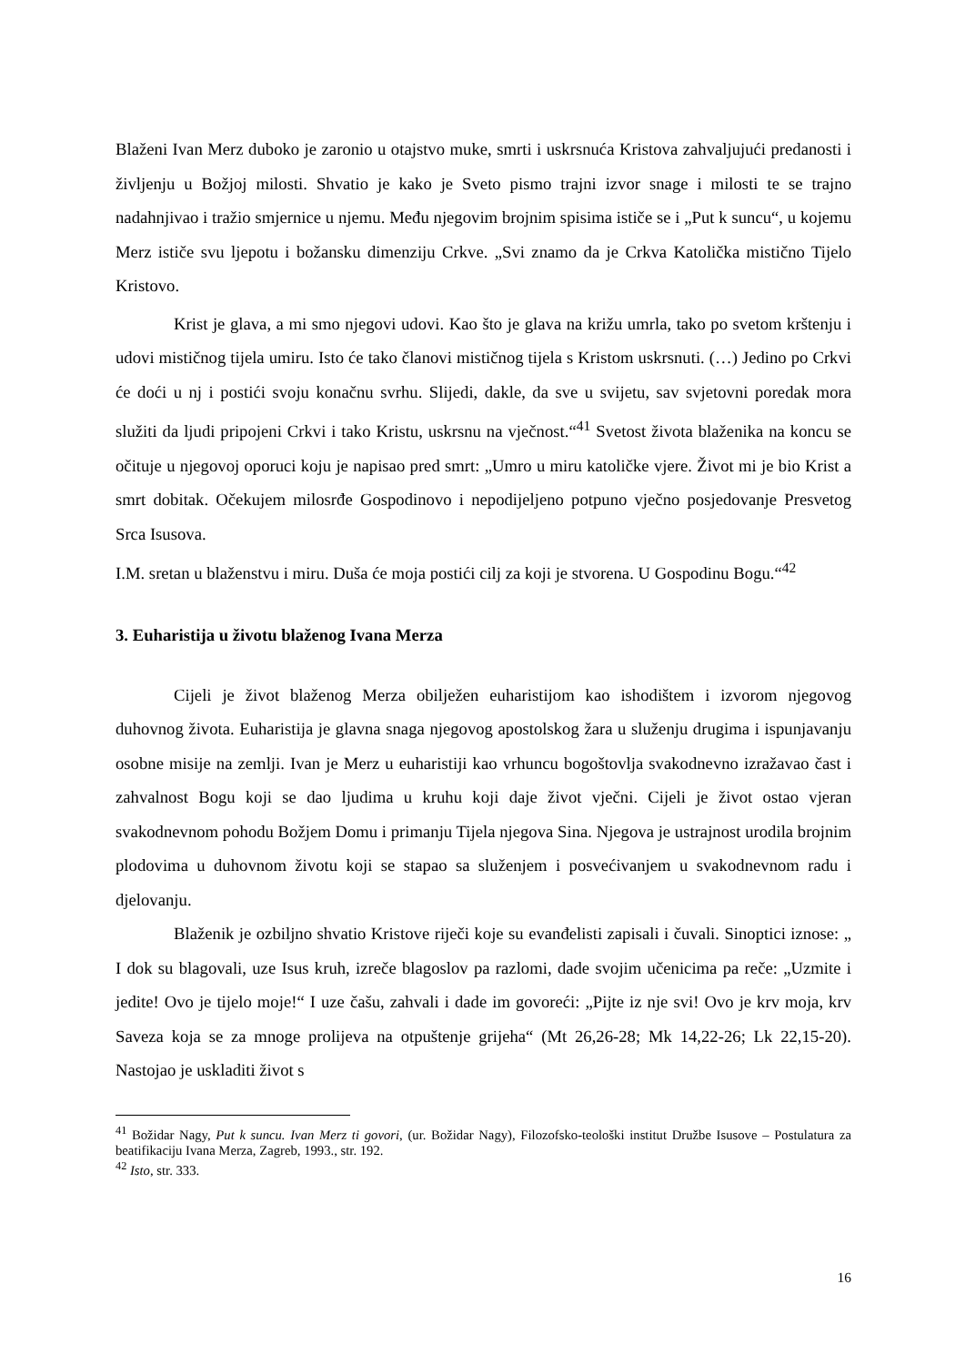Blaženi Ivan Merz duboko je zaronio u otajstvo muke, smrti i uskrsnuća Kristova zahvaljujući predanosti i življenju u Božjoj milosti. Shvatio je kako je Sveto pismo trajni izvor snage i milosti te se trajno nadahnjivao i tražio smjernice u njemu. Među njegovim brojnim spisima ističe se i „Put k suncu“, u kojemu Merz ističe svu ljepotu i božansku dimenziju Crkve. „Svi znamo da je Crkva Katolička mistično Tijelo Kristovo.
Krist je glava, a mi smo njegovi udovi. Kao što je glava na križu umrla, tako po svetom krštenju i udovi mističnog tijela umiru. Isto će tako članovi mističnog tijela s Kristom uskrsnuti. (…) Jedino po Crkvi će doći u nj i postići svoju konačnu svrhu. Slijedi, dakle, da sve u svijetu, sav svjetovni poredak mora služiti da ljudi pripojeni Crkvi i tako Kristu, uskrsnu na vječnost.“<sup>41</sup> Svetost života blaženika na koncu se očituje u njegovoj oporuci koju je napisao pred smrt: „Umro u miru katoličke vjere. Život mi je bio Krist a smrt dobitak. Očekujem milosrđe Gospodinovo i nepodijeljeno potpuno vječno posjedovanje Presvetog Srca Isusova.
I.M. sretan u blaženstvu i miru. Duša će moja postići cilj za koji je stvorena. U Gospodinu Bogu.“<sup>42</sup>
3. Euharistija u životu blaženog Ivana Merza
Cijeli je život blaženog Merza obilježen euharistijom kao ishodištem i izvorom njegovog duhovnog života. Euharistija je glavna snaga njegovog apostolskog žara u služenju drugima i ispunjavanju osobne misije na zemlji. Ivan je Merz u euharistiji kao vrhuncu bogoštovlja svakodnevno izražavao čast i zahvalnost Bogu koji se dao ljudima u kruhu koji daje život vječni. Cijeli je život ostao vjeran svakodnevnom pohodu Božjem Domu i primanju Tijela njegova Sina. Njegova je ustrajnost urodila brojnim plodovima u duhovnom životu koji se stapao sa služenjem i posvećivanjem u svakodnevnom radu i djelovanju.
Blaženik je ozbiljno shvatio Kristove riječi koje su evanđelisti zapisali i čuvali. Sinoptici iznose: „ I dok su blagovali, uze Isus kruh, izreče blagoslov pa razlomi, dade svojim učenicima pa reče: „Uzmite i jedite! Ovo je tijelo moje!“ I uze čašu, zahvali i dade im govoreći: „Pijte iz nje svi! Ovo je krv moja, krv Saveza koja se za mnoge prolijeva na otpuštenje grijeha“ (Mt 26,26-28; Mk 14,22-26; Lk 22,15-20). Nastojao je uskladiti život s
<sup>41</sup> Božidar Nagy, Put k suncu. Ivan Merz ti govori, (ur. Božidar Nagy), Filozofsko-teološki institut Družbe Isusove – Postulatura za beatifikaciju Ivana Merza, Zagreb, 1993., str. 192.
<sup>42</sup> Isto, str. 333.
16